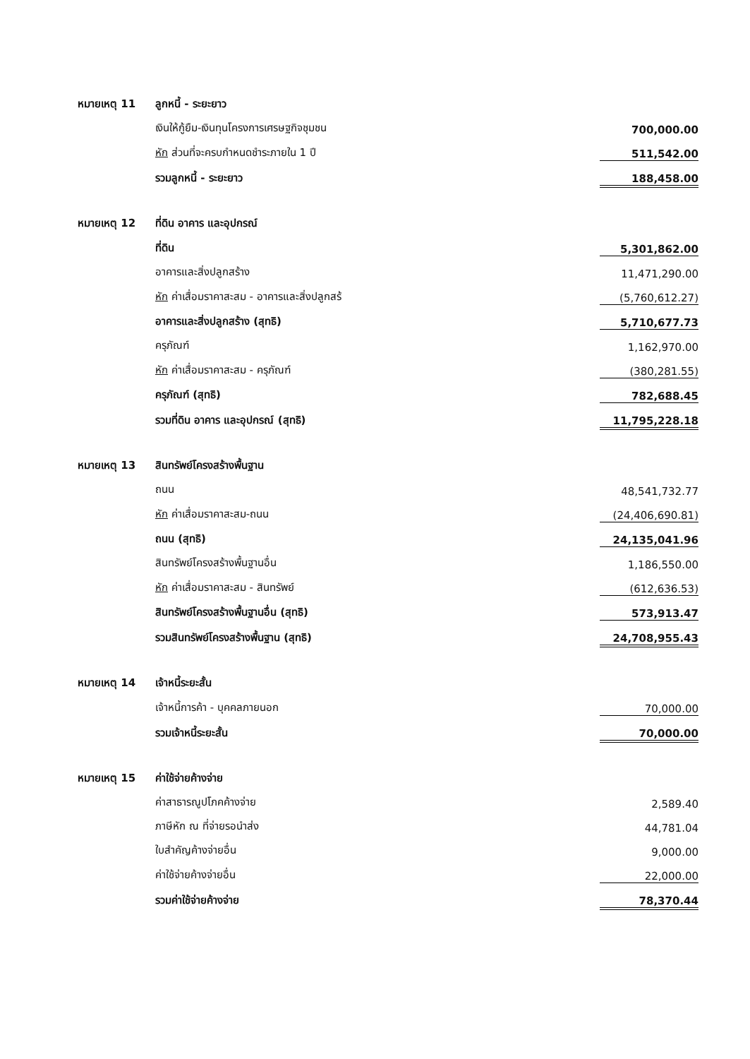| หมายเหตุ 11 | ลูกหนี้ - ระยะยาว | |
| | เงินให้กู้ยืม-เงินทุนโครงการเศรษฐกิจชุมชน | 700,000.00 |
| | หัก ส่วนที่จะครบกำหนดชำระภายใน 1 ปี | 511,542.00 |
| | รวมลูกหนี้ - ระยะยาว | 188,458.00 |
| หมายเหตุ 12 | ที่ดิน อาคาร และอุปกรณ์ | |
| | ที่ดิน | 5,301,862.00 |
| | อาคารและสิ่งปลูกสร้าง | 11,471,290.00 |
| | หัก ค่าเสื่อมราคาสะสม - อาคารและสิ่งปลูกสร้ | (5,760,612.27) |
| | อาคารและสิ่งปลูกสร้าง (สุทธิ) | 5,710,677.73 |
| | ครุภัณฑ์ | 1,162,970.00 |
| | หัก ค่าเสื่อมราคาสะสม - ครุภัณฑ์ | (380,281.55) |
| | ครุภัณฑ์ (สุทธิ) | 782,688.45 |
| | รวมที่ดิน อาคาร และอุปกรณ์ (สุทธิ) | 11,795,228.18 |
| หมายเหตุ 13 | สินทรัพย์โครงสร้างพื้นฐาน | |
| | ถนน | 48,541,732.77 |
| | หัก ค่าเสื่อมราคาสะสม-ถนน | (24,406,690.81) |
| | ถนน (สุทธิ) | 24,135,041.96 |
| | สินทรัพย์โครงสร้างพื้นฐานอื่น | 1,186,550.00 |
| | หัก ค่าเสื่อมราคาสะสม - สินทรัพย์ | (612,636.53) |
| | สินทรัพย์โครงสร้างพื้นฐานอื่น (สุทธิ) | 573,913.47 |
| | รวมสินทรัพย์โครงสร้างพื้นฐาน (สุทธิ) | 24,708,955.43 |
| หมายเหตุ 14 | เจ้าหนี้ระยะสั้น | |
| | เจ้าหนี้การค้า - บุคคลภายนอก | 70,000.00 |
| | รวมเจ้าหนี้ระยะสั้น | 70,000.00 |
| หมายเหตุ 15 | ค่าใช้จ่ายค้างจ่าย | |
| | ค่าสาธารณูปโภคค้างจ่าย | 2,589.40 |
| | ภาษีหัก ณ ที่จ่ายรอนำส่ง | 44,781.04 |
| | ใบสำคัญค้างจ่ายอื่น | 9,000.00 |
| | ค่าใช้จ่ายค้างจ่ายอื่น | 22,000.00 |
| | รวมค่าใช้จ่ายค้างจ่าย | 78,370.44 |